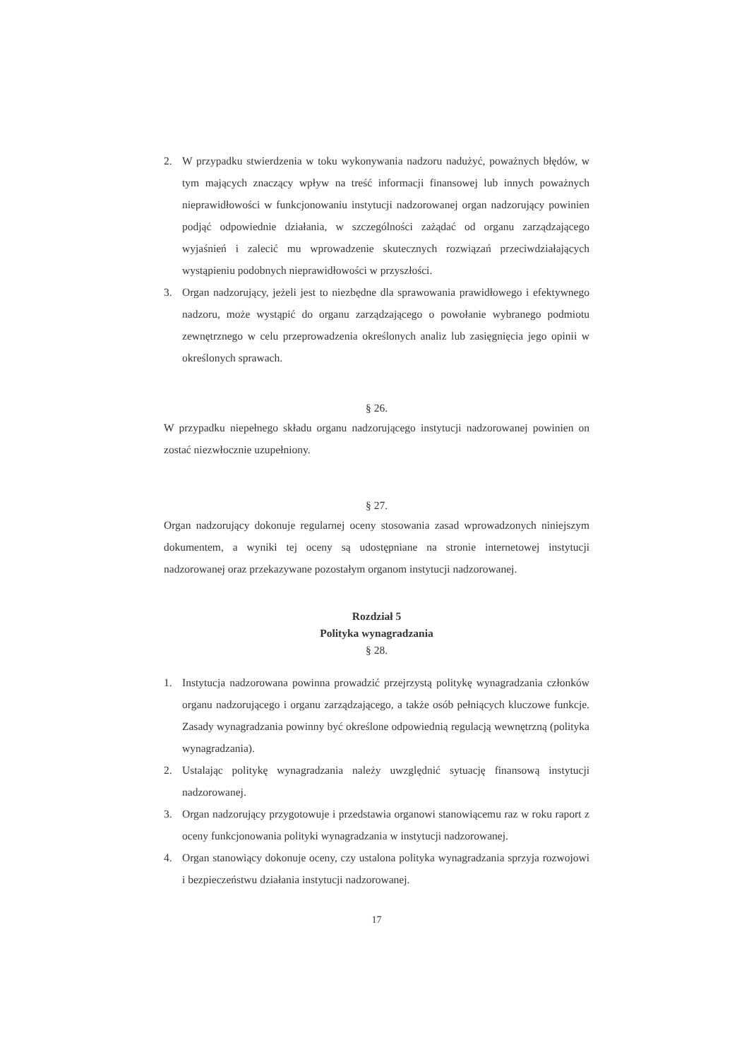2. W przypadku stwierdzenia w toku wykonywania nadzoru nadużyć, poważnych błędów, w tym mających znaczący wpływ na treść informacji finansowej lub innych poważnych nieprawidłowości w funkcjonowaniu instytucji nadzorowanej organ nadzorujący powinien podjąć odpowiednie działania, w szczególności zażądać od organu zarządzającego wyjaśnień i zalecić mu wprowadzenie skutecznych rozwiązań przeciwdziałających wystąpieniu podobnych nieprawidłowości w przyszłości.
3. Organ nadzorujący, jeżeli jest to niezbędne dla sprawowania prawidłowego i efektywnego nadzoru, może wystąpić do organu zarządzającego o powołanie wybranego podmiotu zewnętrznego w celu przeprowadzenia określonych analiz lub zasięgnięcia jego opinii w określonych sprawach.
§ 26.
W przypadku niepełnego składu organu nadzorującego instytucji nadzorowanej powinien on zostać niezwłocznie uzupełniony.
§ 27.
Organ nadzorujący dokonuje regularnej oceny stosowania zasad wprowadzonych niniejszym dokumentem, a wyniki tej oceny są udostępniane na stronie internetowej instytucji nadzorowanej oraz przekazywane pozostałym organom instytucji nadzorowanej.
Rozdział 5
Polityka wynagradzania
§ 28.
1. Instytucja nadzorowana powinna prowadzić przejrzystą politykę wynagradzania członków organu nadzorującego i organu zarządzającego, a także osób pełniących kluczowe funkcje. Zasady wynagradzania powinny być określone odpowiednią regulacją wewnętrzną (polityka wynagradzania).
2. Ustalając politykę wynagradzania należy uwzględnić sytuację finansową instytucji nadzorowanej.
3. Organ nadzorujący przygotowuje i przedstawia organowi stanowiącemu raz w roku raport z oceny funkcjonowania polityki wynagradzania w instytucji nadzorowanej.
4. Organ stanowiący dokonuje oceny, czy ustalona polityka wynagradzania sprzyja rozwojowi i bezpieczeństwu działania instytucji nadzorowanej.
17